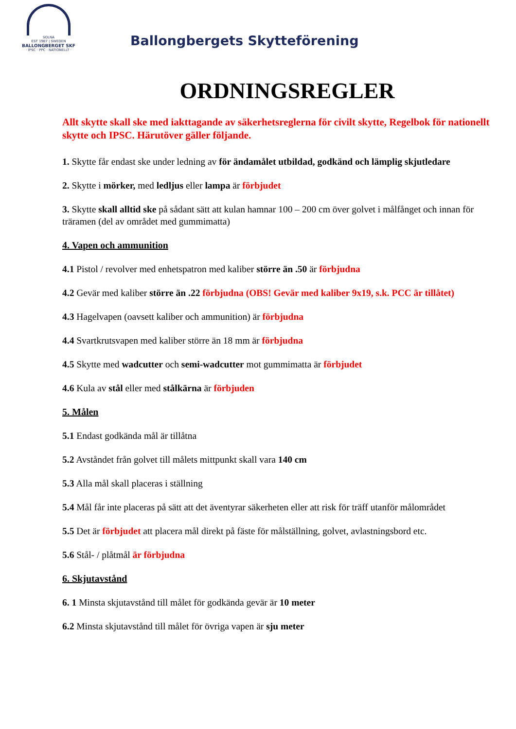SOLNA
EST 1987 | SWEDEN
BALLONGBERGET SKF
· IPSC · PPC · NATIONELLT ·
Ballongbergets Skytteförening
ORDNINGSREGLER
Allt skytte skall ske med iakttagande av säkerhetsreglerna för civilt skytte, Regelbok för nationellt skytte och IPSC. Härutöver gäller följande.
1. Skytte får endast ske under ledning av för ändamålet utbildad, godkänd och lämplig skjutledare
2. Skytte i mörker, med ledljus eller lampa är förbjudet
3. Skytte skall alltid ske på sådant sätt att kulan hamnar 100 – 200 cm över golvet i målfånget och innan för träramen (del av området med gummimatta)
4. Vapen och ammunition
4.1 Pistol / revolver med enhetspatron med kaliber större än .50 är förbjudna
4.2 Gevär med kaliber större än .22 förbjudna (OBS! Gevär med kaliber 9x19, s.k. PCC är tillåtet)
4.3 Hagelvapen (oavsett kaliber och ammunition) är förbjudna
4.4 Svartkrutsvapen med kaliber större än 18 mm är förbjudna
4.5 Skytte med wadcutter och semi-wadcutter mot gummimatta är förbjudet
4.6 Kula av stål eller med stålkärna är förbjuden
5. Målen
5.1 Endast godkända mål är tillåtna
5.2 Avståndet från golvet till målets mittpunkt skall vara 140 cm
5.3 Alla mål skall placeras i ställning
5.4 Mål får inte placeras på sätt att det äventyrar säkerheten eller att risk för träff utanför målområdet
5.5 Det är förbjudet att placera mål direkt på fäste för målställning, golvet, avlastningsbord etc.
5.6 Stål- / plåtmål är förbjudna
6. Skjutavstånd
6. 1 Minsta skjutavstånd till målet för godkända gevär är 10 meter
6.2 Minsta skjutavstånd till målet för övriga vapen är sju meter